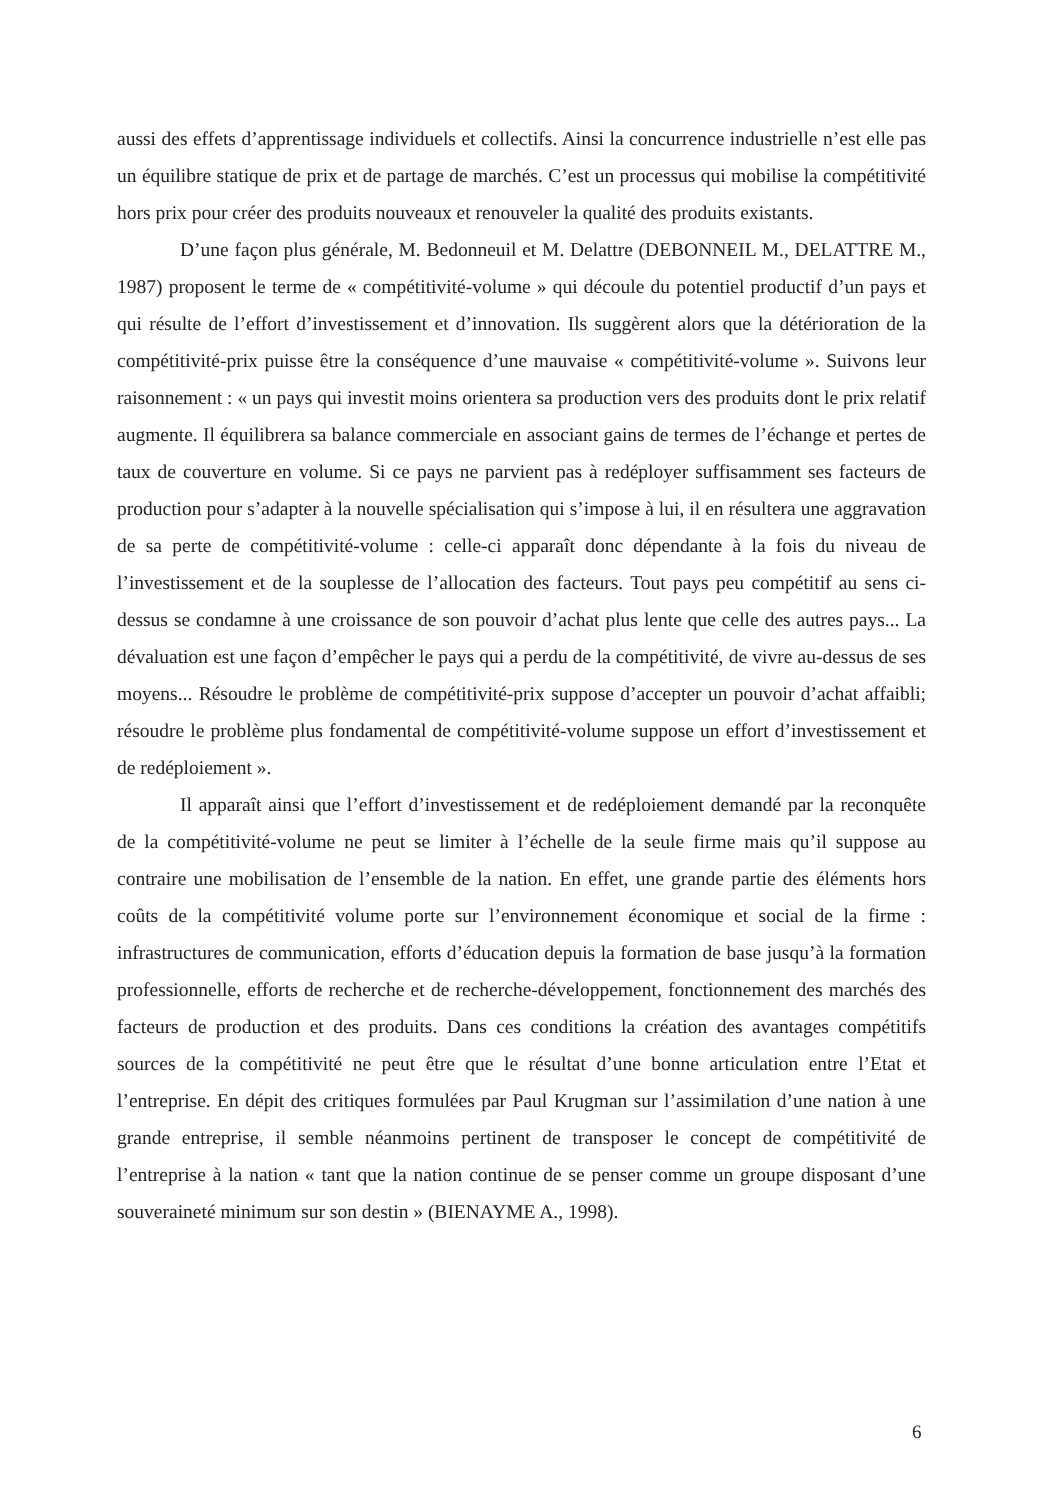aussi des effets d’apprentissage individuels et collectifs. Ainsi la concurrence industrielle n’est elle pas un équilibre statique de prix et de partage de marchés. C’est un processus qui mobilise la compétitivité hors prix pour créer des produits nouveaux et renouveler la qualité des produits existants.
D’une façon plus générale, M. Bedonneuil et M. Delattre (DEBONNEIL M., DELATTRE M., 1987) proposent le terme de « compétitivité-volume » qui découle du potentiel productif d’un pays et qui résulte de l’effort d’investissement et d’innovation. Ils suggèrent alors que la détérioration de la compétitivité-prix puisse être la conséquence d’une mauvaise « compétitivité-volume ». Suivons leur raisonnement : « un pays qui investit moins orientera sa production vers des produits dont le prix relatif augmente. Il équilibrera sa balance commerciale en associant gains de termes de l’échange et pertes de taux de couverture en volume. Si ce pays ne parvient pas à redéployer suffisamment ses facteurs de production pour s’adapter à la nouvelle spécialisation qui s’impose à lui, il en résultera une aggravation de sa perte de compétitivité-volume : celle-ci apparaît donc dépendante à la fois du niveau de l’investissement et de la souplesse de l’allocation des facteurs. Tout pays peu compétitif au sens ci-dessus se condamne à une croissance de son pouvoir d’achat plus lente que celle des autres pays... La dévaluation est une façon d’empêcher le pays qui a perdu de la compétitivité, de vivre au-dessus de ses moyens... Résoudre le problème de compétitivité-prix suppose d’accepter un pouvoir d’achat affaibli; résoudre le problème plus fondamental de compétitivité-volume suppose un effort d’investissement et de redéploiement ».
Il apparaît ainsi que l’effort d’investissement et de redéploiement demandé par la reconquête de la compétitivité-volume ne peut se limiter à l’échelle de la seule firme mais qu’il suppose au contraire une mobilisation de l’ensemble de la nation. En effet, une grande partie des éléments hors coûts de la compétitivité volume porte sur l’environnement économique et social de la firme : infrastructures de communication, efforts d’éducation depuis la formation de base jusqu’à la formation professionnelle, efforts de recherche et de recherche-développement, fonctionnement des marchés des facteurs de production et des produits. Dans ces conditions la création des avantages compétitifs sources de la compétitivité ne peut être que le résultat d’une bonne articulation entre l’Etat et l’entreprise. En dépit des critiques formulées par Paul Krugman sur l’assimilation d’une nation à une grande entreprise, il semble néanmoins pertinent de transposer le concept de compétitivité de l’entreprise à la nation « tant que la nation continue de se penser comme un groupe disposant d’une souveraineté minimum sur son destin » (BIENAYME A., 1998).
6